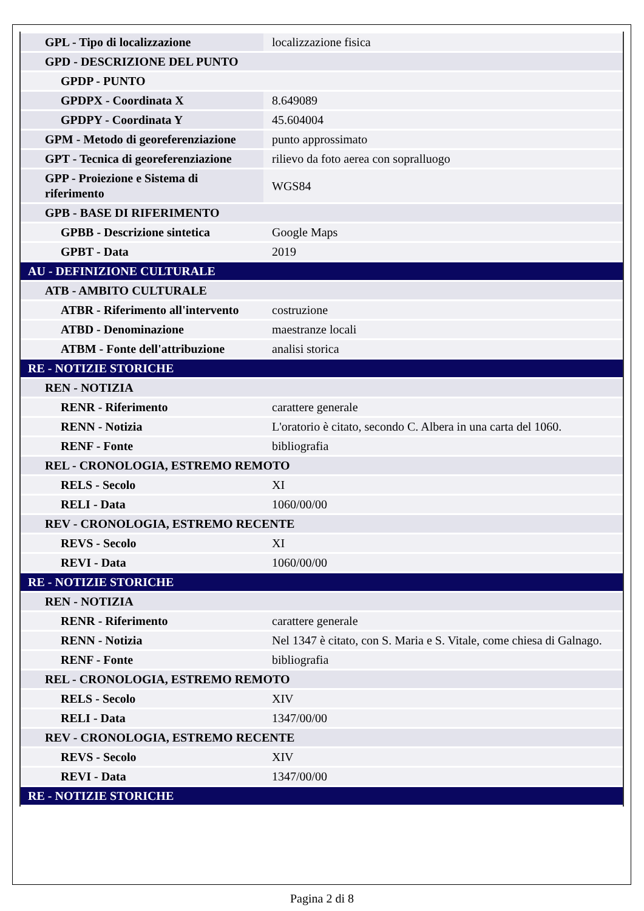| GPL - Tipo di localizzazione | localizzazione fisica |
| GPD - DESCRIZIONE DEL PUNTO | |
| GPDP - PUNTO | |
| GPDPX - Coordinata X | 8.649089 |
| GPDPY - Coordinata Y | 45.604004 |
| GPM - Metodo di georeferenziazione | punto approssimato |
| GPT - Tecnica di georeferenziazione | rilievo da foto aerea con sopralluogo |
| GPP - Proiezione e Sistema di riferimento | WGS84 |
| GPB - BASE DI RIFERIMENTO | |
| GPBB - Descrizione sintetica | Google Maps |
| GPBT - Data | 2019 |
| AU - DEFINIZIONE CULTURALE | |
| ATB - AMBITO CULTURALE | |
| ATBR - Riferimento all'intervento | costruzione |
| ATBD - Denominazione | maestranze locali |
| ATBM - Fonte dell'attribuzione | analisi storica |
| RE - NOTIZIE STORICHE | |
| REN - NOTIZIA | |
| RENR - Riferimento | carattere generale |
| RENN - Notizia | L'oratorio è citato, secondo C. Albera in una carta del 1060. |
| RENF - Fonte | bibliografia |
| REL - CRONOLOGIA, ESTREMO REMOTO | |
| RELS - Secolo | XI |
| RELI - Data | 1060/00/00 |
| REV - CRONOLOGIA, ESTREMO RECENTE | |
| REVS - Secolo | XI |
| REVI - Data | 1060/00/00 |
| RE - NOTIZIE STORICHE | |
| REN - NOTIZIA | |
| RENR - Riferimento | carattere generale |
| RENN - Notizia | Nel 1347 è citato, con S. Maria e S. Vitale, come chiesa di Galnago. |
| RENF - Fonte | bibliografia |
| REL - CRONOLOGIA, ESTREMO REMOTO | |
| RELS - Secolo | XIV |
| RELI - Data | 1347/00/00 |
| REV - CRONOLOGIA, ESTREMO RECENTE | |
| REVS - Secolo | XIV |
| REVI - Data | 1347/00/00 |
| RE - NOTIZIE STORICHE | |
Pagina 2 di 8